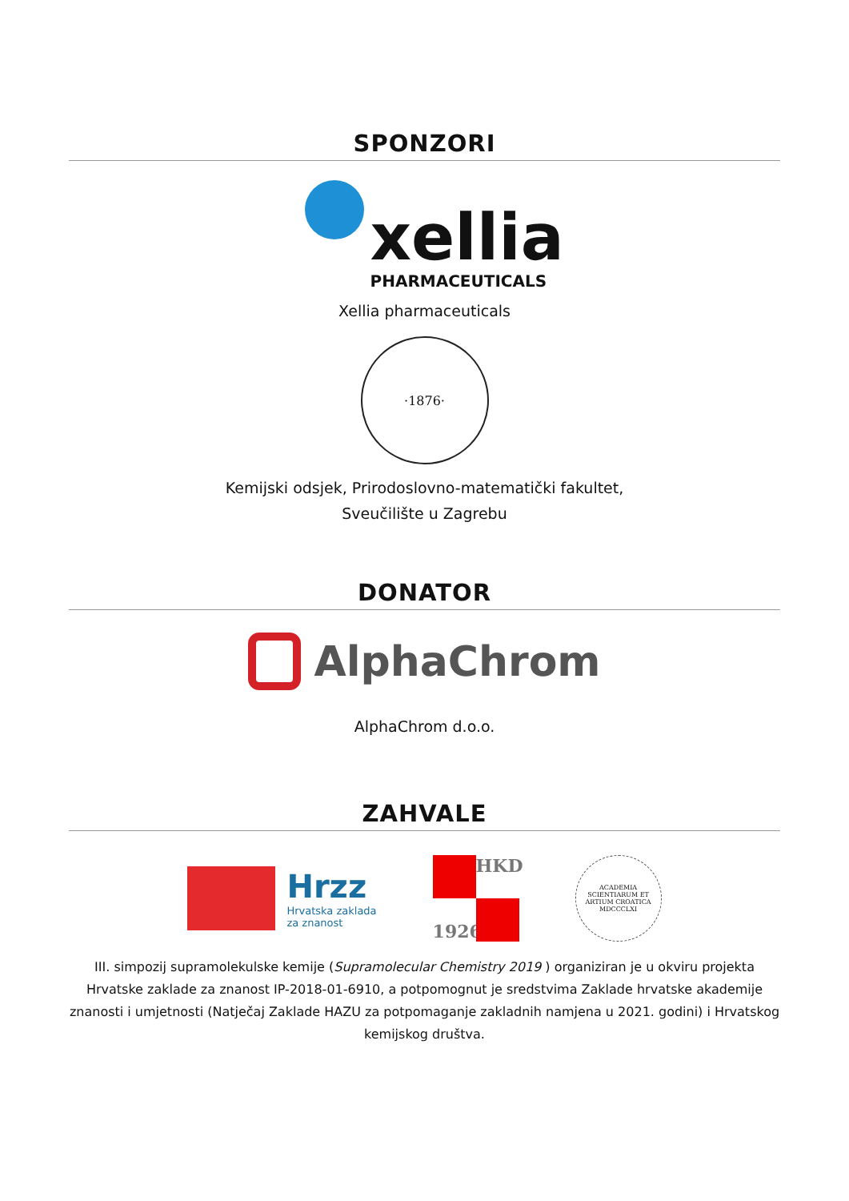SPONZORI
xellia PHARMACEUTICALS
Xellia pharmaceuticals
·1876·
Kemijski odsjek, Prirodoslovno-matematički fakultet,
Sveučilište u Zagrebu
DONATOR
AlphaChrom
AlphaChrom d.o.o.
ZAHVALE
Hrzz
Hrvatska zaklada
za znanost
HKD
1926
ACADEMIA SCIENTIARUM ET ARTIUM CROATICA MDCCCLXI
III. simpozij supramolekulske kemije (Supramolecular Chemistry 2019 ) organiziran je u okviru projekta Hrvatske zaklade za znanost IP-2018-01-6910, a potpomognut je sredstvima Zaklade hrvatske akademije znanosti i umjetnosti (Natječaj Zaklade HAZU za potpomaganje zakladnih namjena u 2021. godini) i Hrvatskog kemijskog društva.